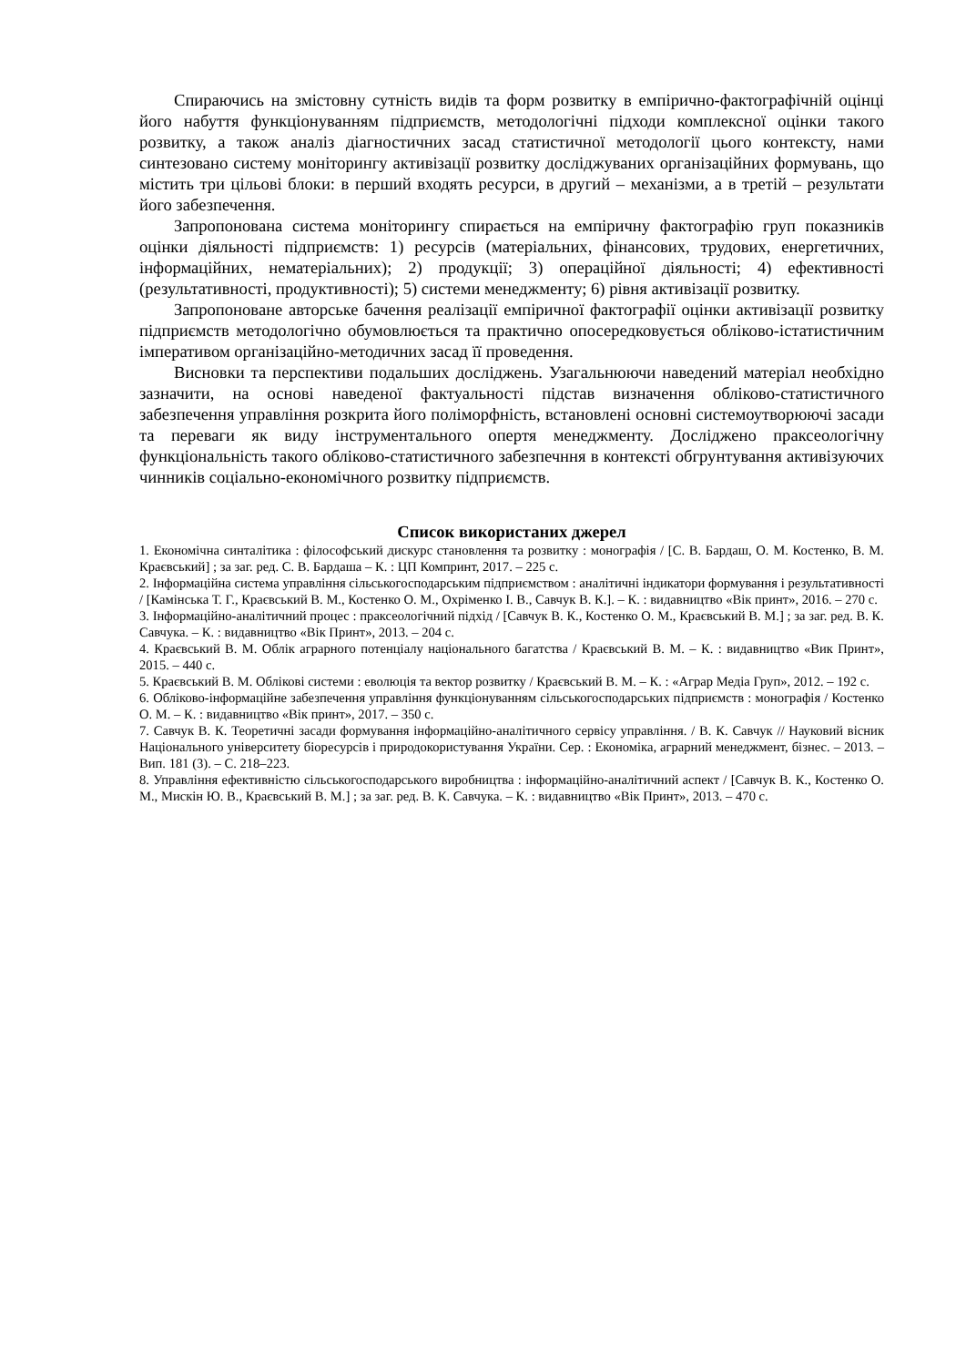Спираючись на змістовну сутність видів та форм розвитку в емпірично-фактографічній оцінці його набуття функціонуванням підприємств, методологічні підходи комплексної оцінки такого розвитку, а також аналіз діагностичних засад статистичної методології цього контексту, нами синтезовано систему моніторингу активізації розвитку досліджуваних організаційних формувань, що містить три цільові блоки: в перший входять ресурси, в другий – механізми, а в третій – результати його забезпечення.
Запропонована система моніторингу спирається на емпіричну фактографію груп показників оцінки діяльності підприємств: 1) ресурсів (матеріальних, фінансових, трудових, енергетичних, інформаційних, нематеріальних); 2) продукції; 3) операційної діяльності; 4) ефективності (результативності, продуктивності); 5) системи менеджменту; 6) рівня активізації розвитку.
Запропоноване авторське бачення реалізації емпіричної фактографії оцінки активізації розвитку підприємств методологічно обумовлюється та практично опосередковується обліково-істатистичним імперативом організаційно-методичних засад її проведення.
Висновки та перспективи подальших досліджень. Узагальнюючи наведений матеріал необхідно зазначити, на основі наведеної фактуальності підстав визначення обліково-статистичного забезпечення управління розкрита його поліморфність, встановлені основні системоутворюючі засади та переваги як виду інструментального опертя менеджменту. Досліджено праксеологічну функціональність такого обліково-статистичного забезпечння в контексті обгрунтування активізуючих чинників соціально-економічного розвитку підприємств.
Список використаних джерел
1. Економічна синталітика : філософський дискурс становлення та розвитку : монографія / [С. В. Бардаш, О. М. Костенко, В. М. Краєвський] ; за заг. ред. С. В. Бардаша – К. : ЦП Компринт, 2017. – 225 с.
2. Інформаційна система управління сільськогосподарським підприємством : аналітичні індикатори формування і результативності / [Камінська Т. Г., Краєвський В. М., Костенко О. М., Охріменко І. В., Савчук В. К.]. – К. : видавництво «Вік принт», 2016. – 270 с.
3. Інформаційно-аналітичний процес : праксеологічний підхід / [Савчук В. К., Костенко О. М., Краєвський В. М.] ; за заг. ред. В. К. Савчука. – К. : видавництво «Вік Принт», 2013. – 204 с.
4. Краєвський В. М. Облік аграрного потенціалу національного багатства / Краєвський В. М. – К. : видавництво «Вик Принт», 2015. – 440 с.
5. Краєвський В. М. Облікові системи : еволюція та вектор розвитку / Краєвський В. М. – К. : «Аграр Медіа Груп», 2012. – 192 с.
6. Обліково-інформаційне забезпечення управління функціонуванням сільськогосподарських підприємств : монографія / Костенко О. М. – К. : видавництво «Вік принт», 2017. – 350 с.
7. Савчук В. К. Теоретичні засади формування інформаційно-аналітичного сервісу управління. / В. К. Савчук // Науковий вісник Національного університету біоресурсів і природокористування України. Сер. : Економіка, аграрний менеджмент, бізнес. – 2013. – Вип. 181 (3). – С. 218–223.
8. Управління ефективністю сільськогосподарського виробництва : інформаційно-аналітичний аспект / [Савчук В. К., Костенко О. М., Мискін Ю. В., Краєвський В. М.] ; за заг. ред. В. К. Савчука. – К. : видавництво «Вік Принт», 2013. – 470 с.